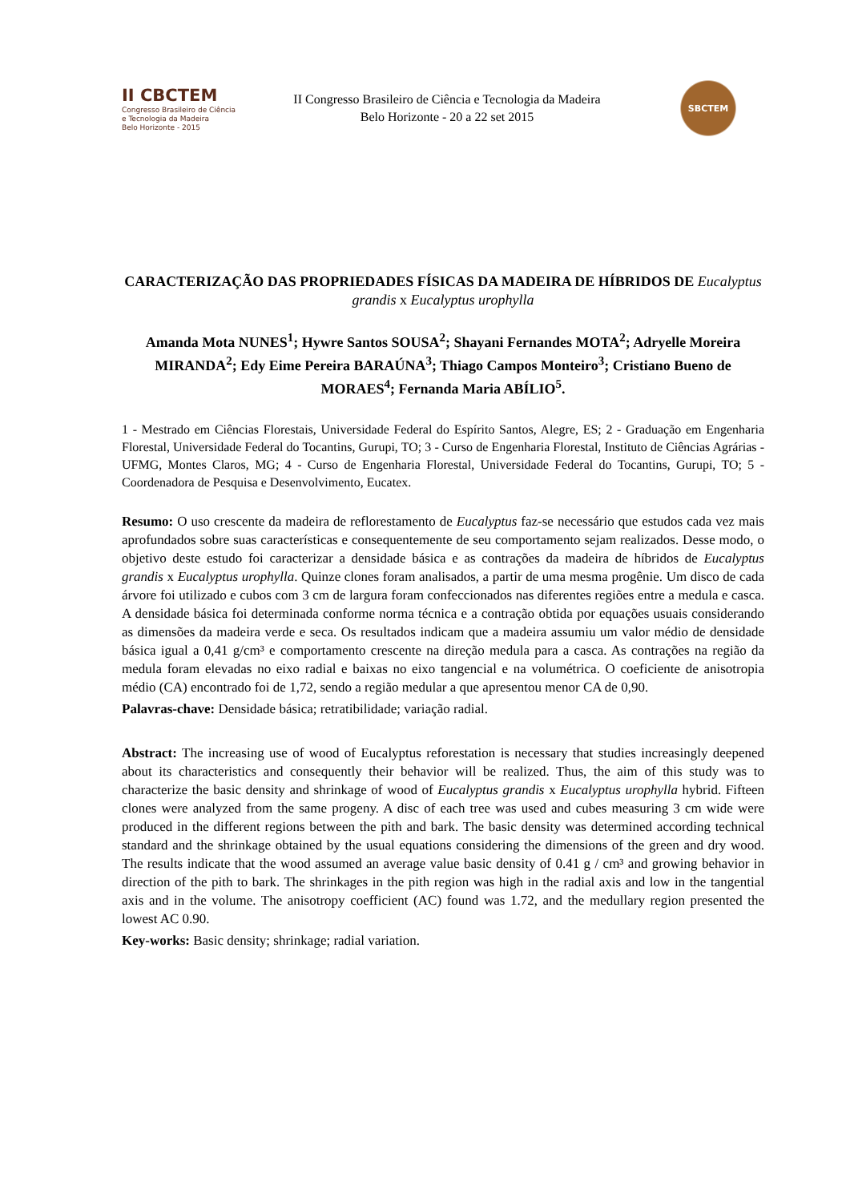II CBCTEM
Congresso Brasileiro de Ciência
e Tecnologia da Madeira
Belo Horizonte - 2015
II Congresso Brasileiro de Ciência e Tecnologia da Madeira
Belo Horizonte - 20 a 22 set 2015
SBCTEM
CARACTERIZAÇÃO DAS PROPRIEDADES FÍSICAS DA MADEIRA DE HÍBRIDOS DE Eucalyptus grandis x Eucalyptus urophylla
Amanda Mota NUNES<sup>1</sup>; Hywre Santos SOUSA<sup>2</sup>; Shayani Fernandes MOTA<sup>2</sup>; Adryelle Moreira MIRANDA<sup>2</sup>; Edy Eime Pereira BARAÚNA<sup>3</sup>; Thiago Campos Monteiro<sup>3</sup>; Cristiano Bueno de MORAES<sup>4</sup>; Fernanda Maria ABÍLIO<sup>5</sup>.
1 - Mestrado em Ciências Florestais, Universidade Federal do Espírito Santos, Alegre, ES; 2 - Graduação em Engenharia Florestal, Universidade Federal do Tocantins, Gurupi, TO; 3 - Curso de Engenharia Florestal, Instituto de Ciências Agrárias - UFMG, Montes Claros, MG; 4 - Curso de Engenharia Florestal, Universidade Federal do Tocantins, Gurupi, TO; 5 - Coordenadora de Pesquisa e Desenvolvimento, Eucatex.
Resumo: O uso crescente da madeira de reflorestamento de Eucalyptus faz-se necessário que estudos cada vez mais aprofundados sobre suas características e consequentemente de seu comportamento sejam realizados. Desse modo, o objetivo deste estudo foi caracterizar a densidade básica e as contrações da madeira de híbridos de Eucalyptus grandis x Eucalyptus urophylla. Quinze clones foram analisados, a partir de uma mesma progênie. Um disco de cada árvore foi utilizado e cubos com 3 cm de largura foram confeccionados nas diferentes regiões entre a medula e casca. A densidade básica foi determinada conforme norma técnica e a contração obtida por equações usuais considerando as dimensões da madeira verde e seca. Os resultados indicam que a madeira assumiu um valor médio de densidade básica igual a 0,41 g/cm³ e comportamento crescente na direção medula para a casca. As contrações na região da medula foram elevadas no eixo radial e baixas no eixo tangencial e na volumétrica. O coeficiente de anisotropia médio (CA) encontrado foi de 1,72, sendo a região medular a que apresentou menor CA de 0,90.
Palavras-chave: Densidade básica; retratibilidade; variação radial.
Abstract: The increasing use of wood of Eucalyptus reforestation is necessary that studies increasingly deepened about its characteristics and consequently their behavior will be realized. Thus, the aim of this study was to characterize the basic density and shrinkage of wood of Eucalyptus grandis x Eucalyptus urophylla hybrid. Fifteen clones were analyzed from the same progeny. A disc of each tree was used and cubes measuring 3 cm wide were produced in the different regions between the pith and bark. The basic density was determined according technical standard and the shrinkage obtained by the usual equations considering the dimensions of the green and dry wood. The results indicate that the wood assumed an average value basic density of 0.41 g / cm³ and growing behavior in direction of the pith to bark. The shrinkages in the pith region was high in the radial axis and low in the tangential axis and in the volume. The anisotropy coefficient (AC) found was 1.72, and the medullary region presented the lowest AC 0.90.
Key-works: Basic density; shrinkage; radial variation.